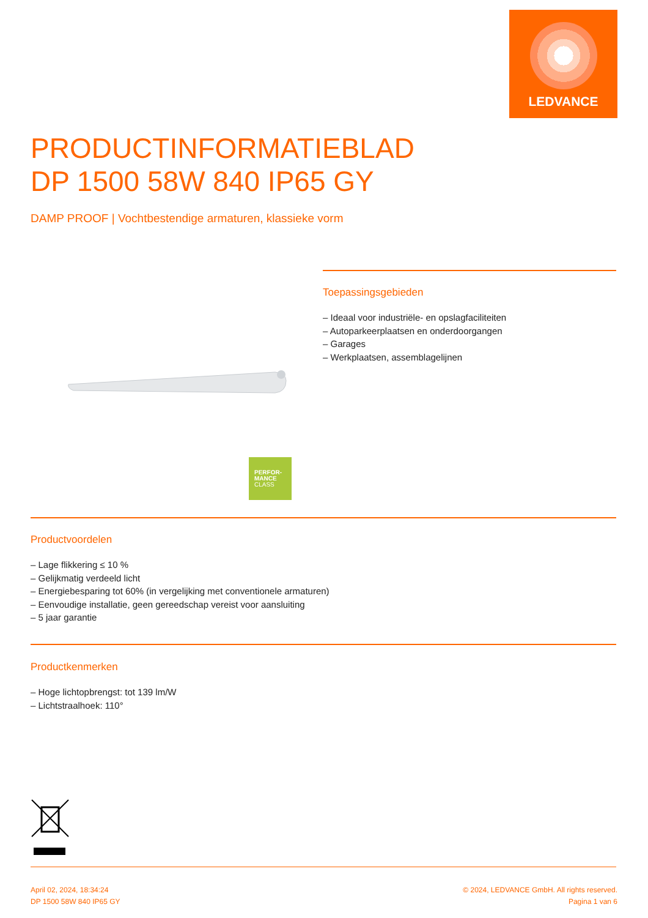LEDVANCE
PRODUCTINFORMATIEBLAD
DP 1500 58W 840 IP65 GY
DAMP PROOF | Vochtbestendige armaturen, klassieke vorm
PERFOR-
MANCE
CLASS
Toepassingsgebieden
– Ideaal voor industriële- en opslagfaciliteiten
– Autoparkeerplaatsen en onderdoorgangen
– Garages
– Werkplaatsen, assemblagelijnen
Productvoordelen
– Lage flikkering ≤ 10 %
– Gelijkmatig verdeeld licht
– Energiebesparing tot 60% (in vergelijking met conventionele armaturen)
– Eenvoudige installatie, geen gereedschap vereist voor aansluiting
– 5 jaar garantie
Productkenmerken
– Hoge lichtopbrengst: tot 139 lm/W
– Lichtstraalhoek: 110°
April 02, 2024, 18:34:24
DP 1500 58W 840 IP65 GY
© 2024, LEDVANCE GmbH. All rights reserved.
Pagina 1 van 6